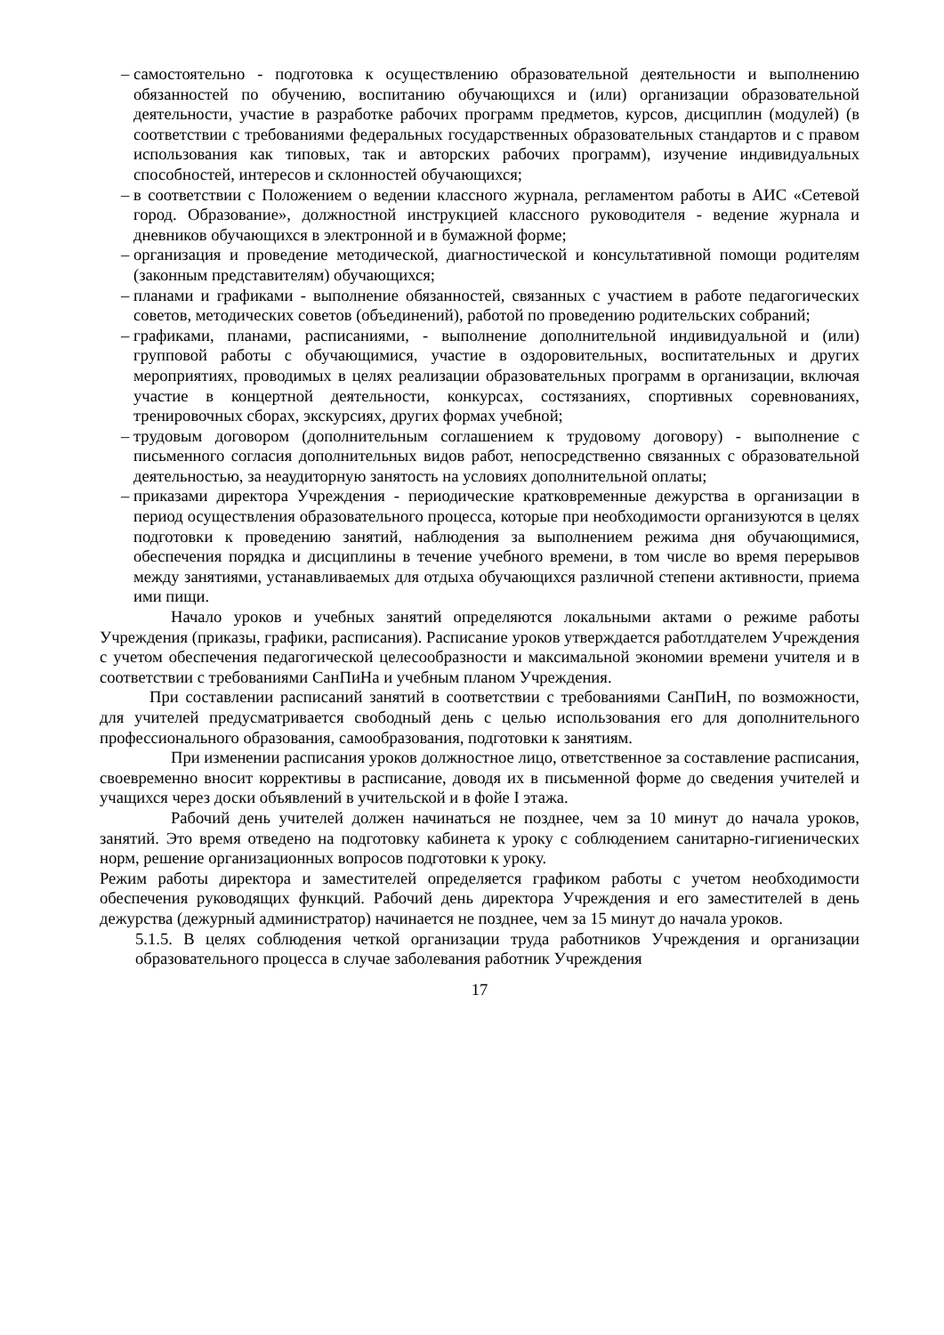– самостоятельно - подготовка к осуществлению образовательной деятельности и выполнению обязанностей по обучению, воспитанию обучающихся и (или) организации образовательной деятельности, участие в разработке рабочих программ предметов, курсов, дисциплин (модулей) (в соответствии с требованиями федеральных государственных образовательных стандартов и с правом использования как типовых, так и авторских рабочих программ), изучение индивидуальных способностей, интересов и склонностей обучающихся;
– в соответствии с Положением о ведении классного журнала, регламентом работы в АИС «Сетевой город. Образование», должностной инструкцией классного руководителя - ведение журнала и дневников обучающихся в электронной и в бумажной форме;
– организация и проведение методической, диагностической и консультативной помощи родителям (законным представителям) обучающихся;
– планами и графиками - выполнение обязанностей, связанных с участием в работе педагогических советов, методических советов (объединений), работой по проведению родительских собраний;
– графиками, планами, расписаниями, - выполнение дополнительной индивидуальной и (или) групповой работы с обучающимися, участие в оздоровительных, воспитательных и других мероприятиях, проводимых в целях реализации образовательных программ в организации, включая участие в концертной деятельности, конкурсах, состязаниях, спортивных соревнованиях, тренировочных сборах, экскурсиях, других формах учебной;
– трудовым договором (дополнительным соглашением к трудовому договору) - выполнение с письменного согласия дополнительных видов работ, непосредственно связанных с образовательной деятельностью, за неаудиторную занятость на условиях дополнительной оплаты;
– приказами директора Учреждения - периодические кратковременные дежурства в организации в период осуществления образовательного процесса, которые при необходимости организуются в целях подготовки к проведению занятий, наблюдения за выполнением режима дня обучающимися, обеспечения порядка и дисциплины в течение учебного времени, в том числе во время перерывов между занятиями, устанавливаемых для отдыха обучающихся различной степени активности, приема ими пищи.
Начало уроков и учебных занятий определяются локальными актами о режиме работы Учреждения (приказы, графики, расписания). Расписание уроков утверждается работлдателем Учреждения с учетом обеспечения педагогической целесообразности и максимальной экономии времени учителя и в соответствии с требованиями СанПиНа и учебным планом Учреждения.
При составлении расписаний занятий в соответствии с требованиями СанПиН, по возможности, для учителей предусматривается свободный день с целью использования его для дополнительного профессионального образования, самообразования, подготовки к занятиям.
При изменении расписания уроков должностное лицо, ответственное за составление расписания, своевременно вносит коррективы в расписание, доводя их в письменной форме до сведения учителей и учащихся через доски объявлений в учительской и в фойе I этажа.
Рабочий день учителей должен начинаться не позднее, чем за 10 минут до начала уроков, занятий. Это время отведено на подготовку кабинета к уроку с соблюдением санитарно-гигиенических норм, решение организационных вопросов подготовки к уроку.
Режим работы директора и заместителей определяется графиком работы с учетом необходимости обеспечения руководящих функций. Рабочий день директора Учреждения и его заместителей в день дежурства (дежурный администратор) начинается не позднее, чем за 15 минут до начала уроков.
5.1.5. В целях соблюдения четкой организации труда работников Учреждения и организации образовательного процесса в случае заболевания работник Учреждения
17